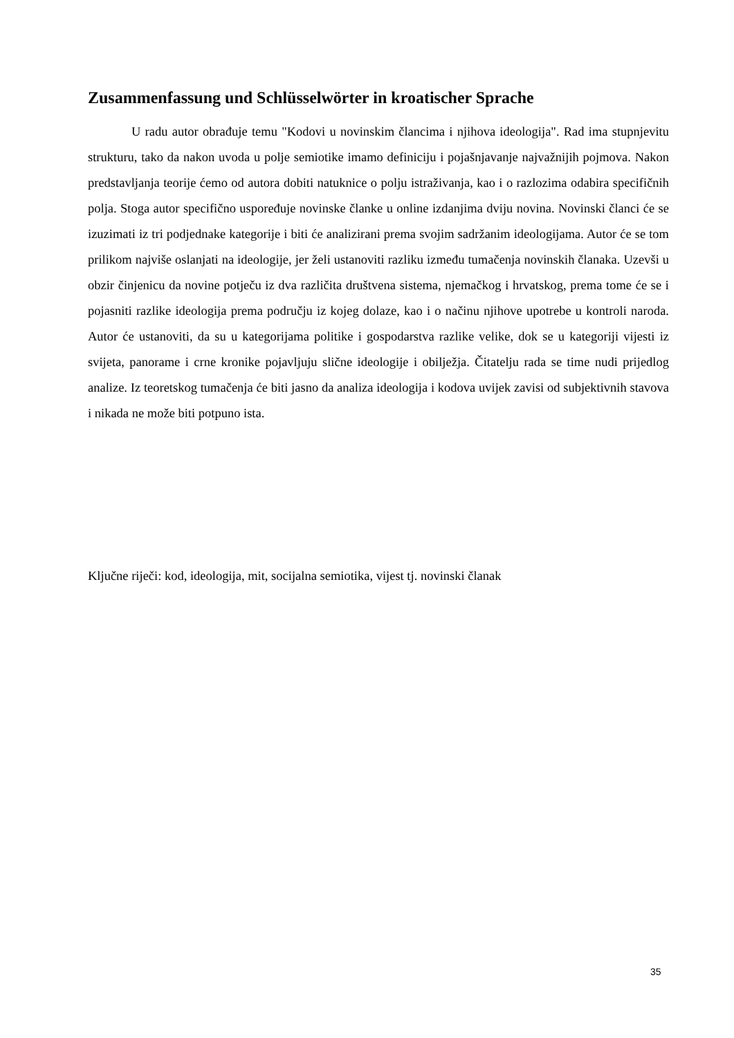Zusammenfassung und Schlüsselwörter in kroatischer Sprache
U radu autor obrađuje temu "Kodovi u novinskim člancima i njihova ideologija". Rad ima stupnjevitu strukturu, tako da nakon uvoda u polje semiotike imamo definiciju i pojašnjavanje najvažnijih pojmova. Nakon predstavljanja teorije ćemo od autora dobiti natuknice o polju istraživanja, kao i o razlozima odabira specifičnih polja. Stoga autor specifično uspoređuje novinske članke u online izdanjima dviju novina. Novinski članci će se izuzimati iz tri podjednake kategorije i biti će analizirani prema svojim sadržanim ideologijama. Autor će se tom prilikom najviše oslanjati na ideologije, jer želi ustanoviti razliku između tumačenja novinskih članaka. Uzevši u obzir činjenicu da novine potječu iz dva različita društvena sistema, njemačkog i hrvatskog, prema tome će se i pojasniti razlike ideologija prema području iz kojeg dolaze, kao i o načinu njihove upotrebe u kontroli naroda. Autor će ustanoviti, da su u kategorijama politike i gospodarstva razlike velike, dok se u kategoriji vijesti iz svijeta, panorame i crne kronike pojavljuju slične ideologije i obilježja. Čitatelju rada se time nudi prijedlog analize. Iz teoretskog tumačenja će biti jasno da analiza ideologija i kodova uvijek zavisi od subjektivnih stavova i nikada ne može biti potpuno ista.
Ključne riječi: kod, ideologija, mit, socijalna semiotika, vijest tj. novinski članak
35